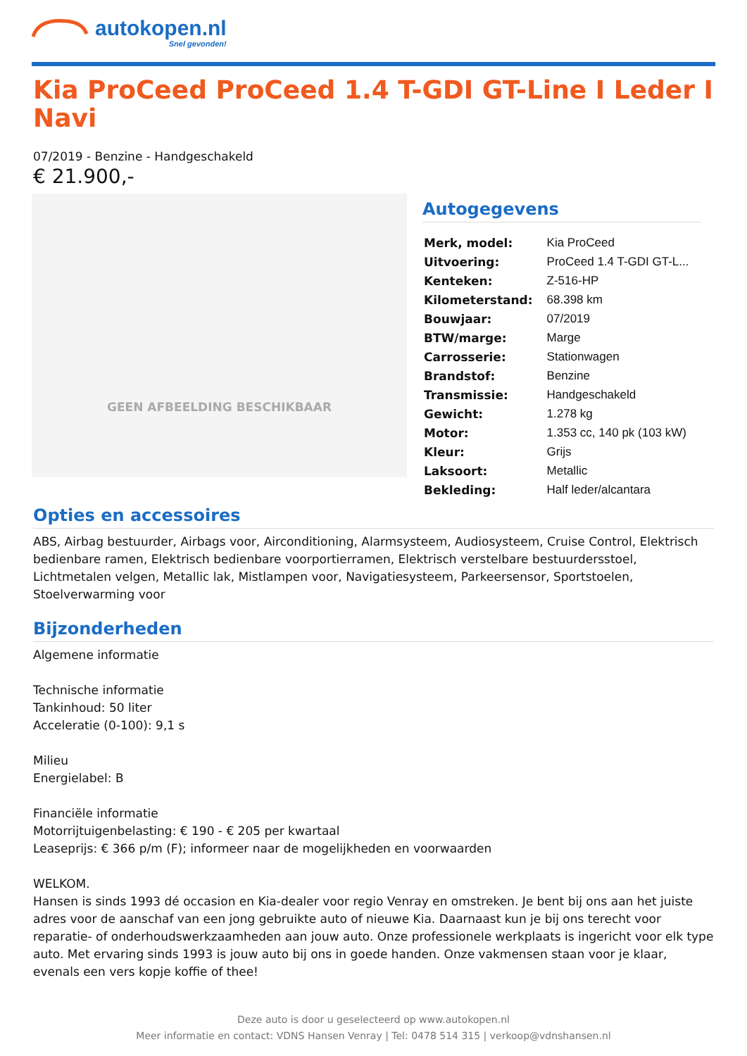autokopen.nl
Snel gevonden!
Kia ProCeed ProCeed 1.4 T-GDI GT-Line I Leder I Navi
07/2019 - Benzine - Handgeschakeld
€ 21.900,-
GEEN AFBEELDING BESCHIKBAAR
Autogegevens
| Merk, model: | Kia ProCeed |
| Uitvoering: | ProCeed 1.4 T-GDI GT-L... |
| Kenteken: | Z-516-HP |
| Kilometerstand: | 68.398 km |
| Bouwjaar: | 07/2019 |
| BTW/marge: | Marge |
| Carrosserie: | Stationwagen |
| Brandstof: | Benzine |
| Transmissie: | Handgeschakeld |
| Gewicht: | 1.278 kg |
| Motor: | 1.353 cc, 140 pk (103 kW) |
| Kleur: | Grijs |
| Laksoort: | Metallic |
| Bekleding: | Half leder/alcantara |
Opties en accessoires
ABS, Airbag bestuurder, Airbags voor, Airconditioning, Alarmsysteem, Audiosysteem, Cruise Control, Elektrisch bedienbare ramen, Elektrisch bedienbare voorportierramen, Elektrisch verstelbare bestuurdersstoel, Lichtmetalen velgen, Metallic lak, Mistlampen voor, Navigatiesysteem, Parkeersensor, Sportstoelen, Stoelverwarming voor
Bijzonderheden
Algemene informatie
Technische informatie
Tankinhoud: 50 liter
Acceleratie (0-100): 9,1 s
Milieu
Energielabel: B
Financiële informatie
Motorrijtuigenbelasting: € 190 - € 205 per kwartaal
Leaseprijs: € 366 p/m (F); informeer naar de mogelijkheden en voorwaarden
WELKOM.
Hansen is sinds 1993 dé occasion en Kia-dealer voor regio Venray en omstreken. Je bent bij ons aan het juiste adres voor de aanschaf van een jong gebruikte auto of nieuwe Kia. Daarnaast kun je bij ons terecht voor reparatie- of onderhoudswerkzaamheden aan jouw auto. Onze professionele werkplaats is ingericht voor elk type auto. Met ervaring sinds 1993 is jouw auto bij ons in goede handen. Onze vakmensen staan voor je klaar, evenals een vers kopje koffie of thee!
Deze auto is door u geselecteerd op www.autokopen.nl
Meer informatie en contact: VDNS Hansen Venray | Tel: 0478 514 315 | verkoop@vdnshansen.nl